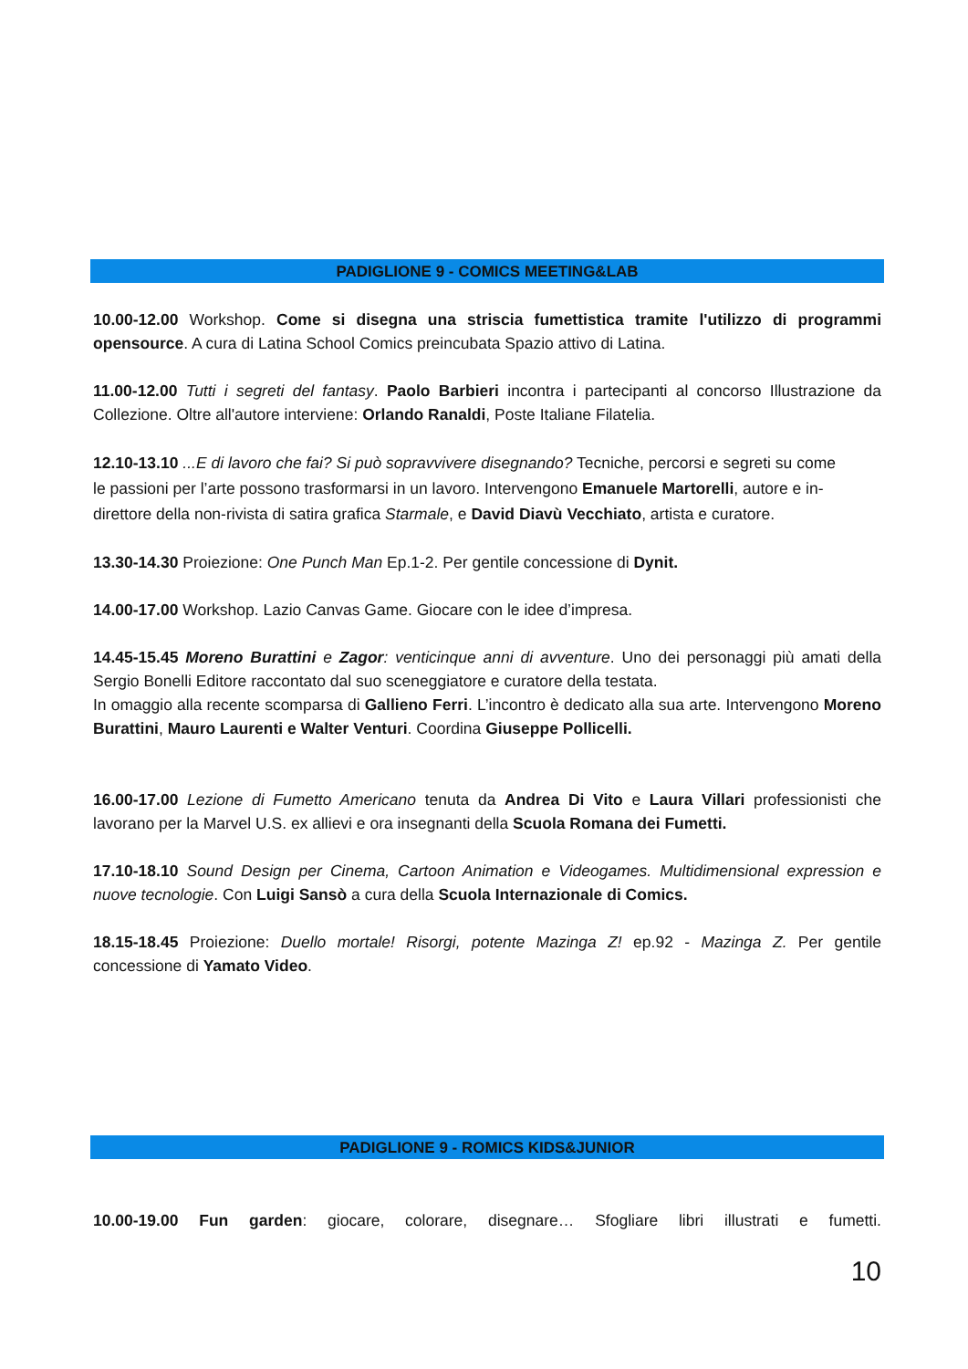PADIGLIONE 9 - COMICS MEETING&LAB
10.00-12.00 Workshop. Come si disegna una striscia fumettistica tramite l'utilizzo di programmi opensource. A cura di Latina School Comics preincubata Spazio attivo di Latina.
11.00-12.00 Tutti i segreti del fantasy. Paolo Barbieri incontra i partecipanti al concorso Illustrazione da Collezione. Oltre all'autore interviene: Orlando Ranaldi, Poste Italiane Filatelia.
12.10-13.10 ...E di lavoro che fai? Si può sopravvivere disegnando? Tecniche, percorsi e segreti su come le passioni per l’arte possono trasformarsi in un lavoro. Intervengono Emanuele Martorelli, autore e in-direttore della non-rivista di satira grafica Starmale, e David Diavù Vecchiato, artista e curatore.
13.30-14.30 Proiezione: One Punch Man Ep.1-2. Per gentile concessione di Dynit.
14.00-17.00 Workshop. Lazio Canvas Game. Giocare con le idee d’impresa.
14.45-15.45 Moreno Burattini e Zagor: venticinque anni di avventure. Uno dei personaggi più amati della Sergio Bonelli Editore raccontato dal suo sceneggiatore e curatore della testata.
In omaggio alla recente scomparsa di Gallieno Ferri. L’incontro è dedicato alla sua arte. Intervengono Moreno Burattini, Mauro Laurenti e Walter Venturi. Coordina Giuseppe Pollicelli.
16.00-17.00 Lezione di Fumetto Americano tenuta da Andrea Di Vito e Laura Villari professionisti che lavorano per la Marvel U.S. ex allievi e ora insegnanti della Scuola Romana dei Fumetti.
17.10-18.10 Sound Design per Cinema, Cartoon Animation e Videogames. Multidimensional expression e nuove tecnologie. Con Luigi Sansò a cura della Scuola Internazionale di Comics.
18.15-18.45 Proiezione: Duello mortale! Risorgi, potente Mazinga Z! ep.92 - Mazinga Z. Per gentile concessione di Yamato Video.
PADIGLIONE 9 - ROMICS KIDS&JUNIOR
10.00-19.00 Fun garden: giocare, colorare, disegnare… Sfogliare libri illustrati e fumetti.
10